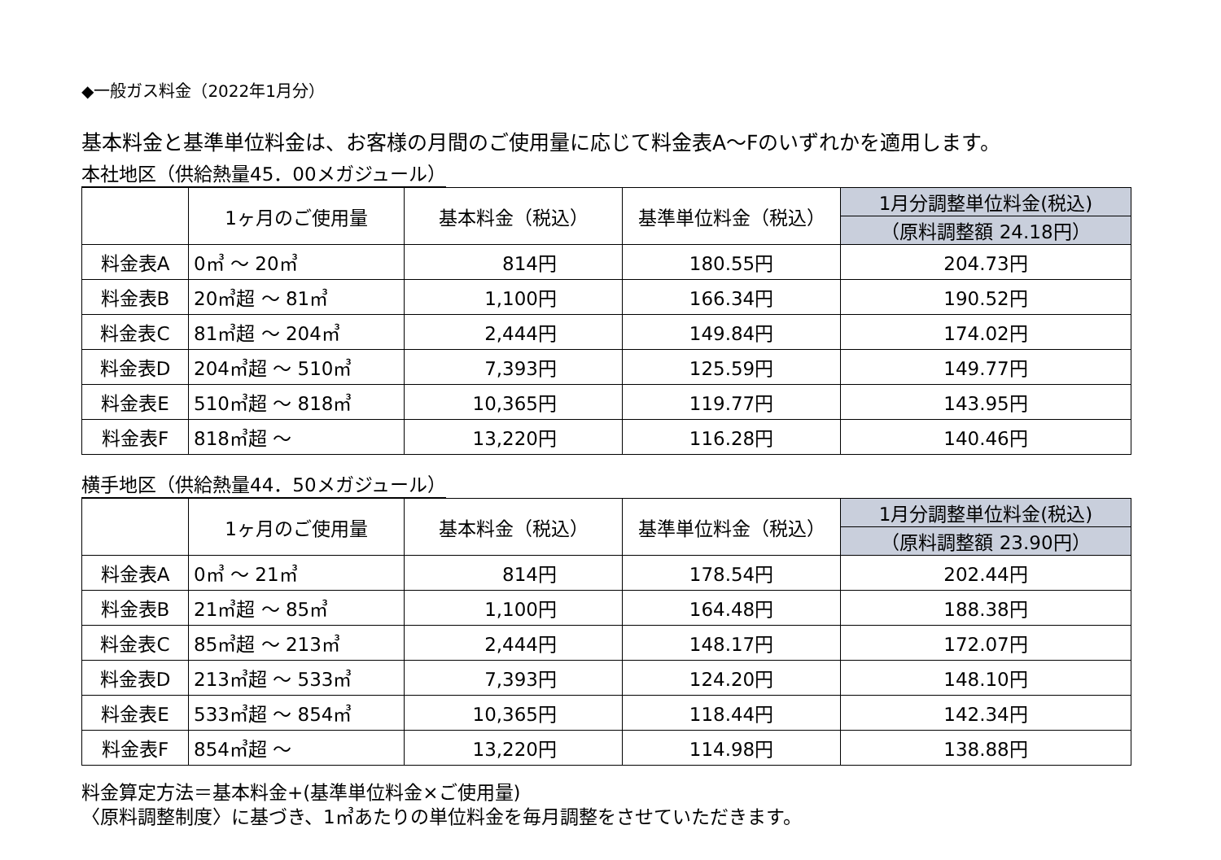◆一般ガス料金（2022年1月分）
基本料金と基準単位料金は、お客様の月間のご使用量に応じて料金表A～Fのいずれかを適用します。
本社地区（供給熱量45．00メガジュール）
| | 1ヶ月のご使用量 | 基本料金（税込） | 基準単位料金（税込） | 1月分調整単位料金(税込) （原料調整額 24.18円） |
| --- | --- | --- | --- | --- |
| 料金表A | 0㎥ ～ 20㎥ | 814円 | 180.55円 | 204.73円 |
| 料金表B | 20㎥超 ～ 81㎥ | 1,100円 | 166.34円 | 190.52円 |
| 料金表C | 81㎥超 ～ 204㎥ | 2,444円 | 149.84円 | 174.02円 |
| 料金表D | 204㎥超 ～ 510㎥ | 7,393円 | 125.59円 | 149.77円 |
| 料金表E | 510㎥超 ～ 818㎥ | 10,365円 | 119.77円 | 143.95円 |
| 料金表F | 818㎥超 ～ | 13,220円 | 116.28円 | 140.46円 |
横手地区（供給熱量44．50メガジュール）
| | 1ヶ月のご使用量 | 基本料金（税込） | 基準単位料金（税込） | 1月分調整単位料金(税込) （原料調整額 23.90円） |
| --- | --- | --- | --- | --- |
| 料金表A | 0㎥ ～ 21㎥ | 814円 | 178.54円 | 202.44円 |
| 料金表B | 21㎥超 ～ 85㎥ | 1,100円 | 164.48円 | 188.38円 |
| 料金表C | 85㎥超 ～ 213㎥ | 2,444円 | 148.17円 | 172.07円 |
| 料金表D | 213㎥超 ～ 533㎥ | 7,393円 | 124.20円 | 148.10円 |
| 料金表E | 533㎥超 ～ 854㎥ | 10,365円 | 118.44円 | 142.34円 |
| 料金表F | 854㎥超 ～ | 13,220円 | 114.98円 | 138.88円 |
料金算定方法＝基本料金+(基準単位料金×ご使用量)
〈原料調整制度〉に基づき、1㎥あたりの単位料金を毎月調整をさせていただきます。